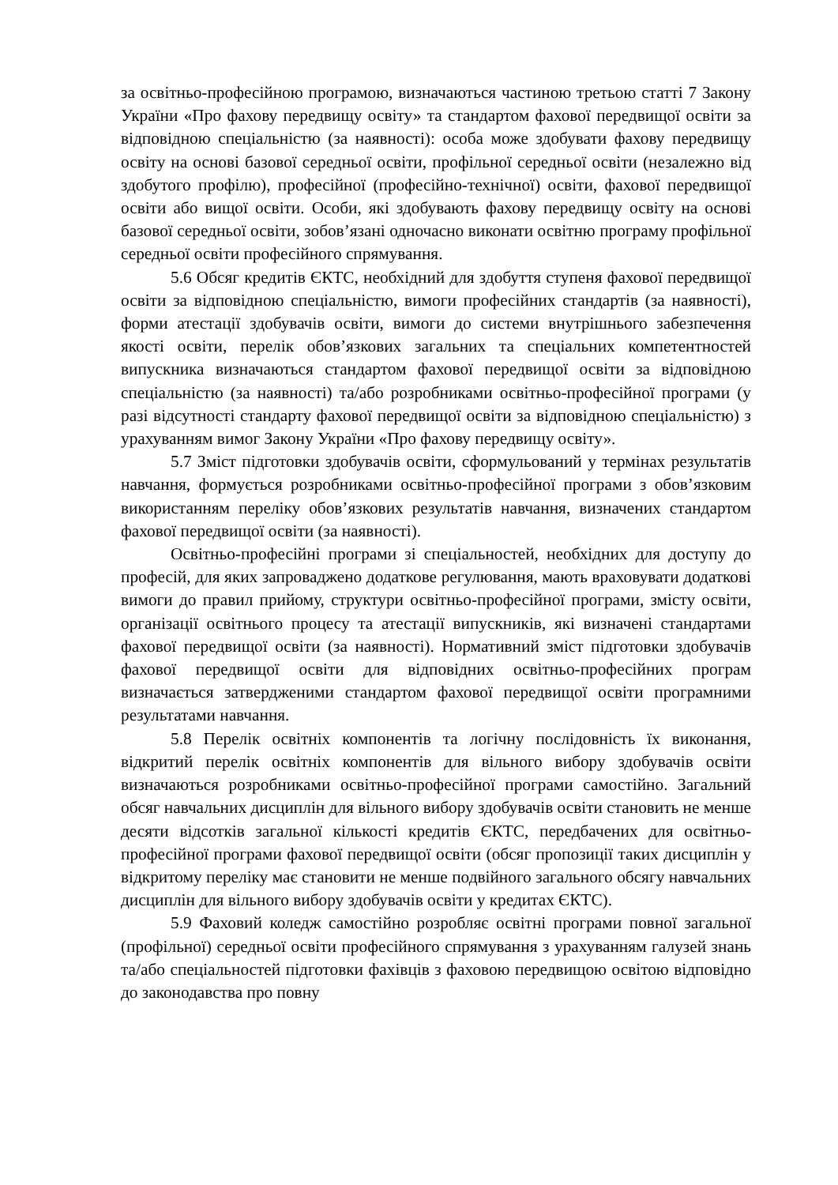за освітньо-професійною програмою, визначаються частиною третьою статті 7 Закону України «Про фахову передвищу освіту» та стандартом фахової передвищої освіти за відповідною спеціальністю (за наявності): особа може здобувати фахову передвищу освіту на основі базової середньої освіти, профільної середньої освіти (незалежно від здобутого профілю), професійної (професійно-технічної) освіти, фахової передвищої освіти або вищої освіти. Особи, які здобувають фахову передвищу освіту на основі базової середньої освіти, зобов’язані одночасно виконати освітню програму профільної середньої освіти професійного спрямування.
5.6 Обсяг кредитів ЄКТС, необхідний для здобуття ступеня фахової передвищої освіти за відповідною спеціальністю, вимоги професійних стандартів (за наявності), форми атестації здобувачів освіти, вимоги до системи внутрішнього забезпечення якості освіти, перелік обов’язкових загальних та спеціальних компетентностей випускника визначаються стандартом фахової передвищої освіти за відповідною спеціальністю (за наявності) та/або розробниками освітньо-професійної програми (у разі відсутності стандарту фахової передвищої освіти за відповідною спеціальністю) з урахуванням вимог Закону України «Про фахову передвищу освіту».
5.7 Зміст підготовки здобувачів освіти, сформульований у термінах результатів навчання, формується розробниками освітньо-професійної програми з обов’язковим використанням переліку обов’язкових результатів навчання, визначених стандартом фахової передвищої освіти (за наявності).
Освітньо-професійні програми зі спеціальностей, необхідних для доступу до професій, для яких запроваджено додаткове регулювання, мають враховувати додаткові вимоги до правил прийому, структури освітньо-професійної програми, змісту освіти, організації освітнього процесу та атестації випускників, які визначені стандартами фахової передвищої освіти (за наявності). Нормативний зміст підготовки здобувачів фахової передвищої освіти для відповідних освітньо-професійних програм визначається затвердженими стандартом фахової передвищої освіти програмними результатами навчання.
5.8 Перелік освітніх компонентів та логічну послідовність їх виконання, відкритий перелік освітніх компонентів для вільного вибору здобувачів освіти визначаються розробниками освітньо-професійної програми самостійно. Загальний обсяг навчальних дисциплін для вільного вибору здобувачів освіти становить не менше десяти відсотків загальної кількості кредитів ЄКТС, передбачених для освітньо-професійної програми фахової передвищої освіти (обсяг пропозиції таких дисциплін у відкритому переліку має становити не менше подвійного загального обсягу навчальних дисциплін для вільного вибору здобувачів освіти у кредитах ЄКТС).
5.9 Фаховий коледж самостійно розробляє освітні програми повної загальної (профільної) середньої освіти професійного спрямування з урахуванням галузей знань та/або спеціальностей підготовки фахівців з фаховою передвищою освітою відповідно до законодавства про повну